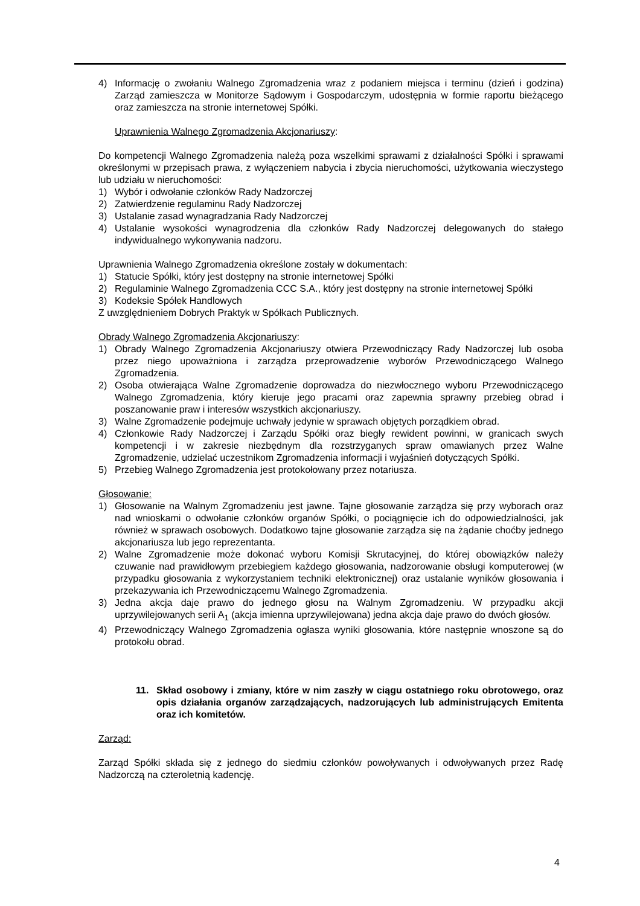4) Informację o zwołaniu Walnego Zgromadzenia wraz z podaniem miejsca i terminu (dzień i godzina) Zarząd zamieszcza w Monitorze Sądowym i Gospodarczym, udostępnia w formie raportu bieżącego oraz zamieszcza na stronie internetowej Spółki.
Uprawnienia Walnego Zgromadzenia Akcjonariuszy:
Do kompetencji Walnego Zgromadzenia należą poza wszelkimi sprawami z działalności Spółki i sprawami określonymi w przepisach prawa, z wyłączeniem nabycia i zbycia nieruchomości, użytkowania wieczystego lub udziału w nieruchomości:
1) Wybór i odwołanie członków Rady Nadzorczej
2) Zatwierdzenie regulaminu Rady Nadzorczej
3) Ustalanie zasad wynagradzania Rady Nadzorczej
4) Ustalanie wysokości wynagrodzenia dla członków Rady Nadzorczej delegowanych do stałego indywidualnego wykonywania nadzoru.
Uprawnienia Walnego Zgromadzenia określone zostały w dokumentach:
1) Statucie Spółki, który jest dostępny na stronie internetowej Spółki
2) Regulaminie Walnego Zgromadzenia CCC S.A., który jest dostępny na stronie internetowej Spółki
3) Kodeksie Spółek Handlowych
Z uwzględnieniem Dobrych Praktyk w Spółkach Publicznych.
Obrady Walnego Zgromadzenia Akcjonariuszy:
1) Obrady Walnego Zgromadzenia Akcjonariuszy otwiera Przewodniczący Rady Nadzorczej lub osoba przez niego upoważniona i zarządza przeprowadzenie wyborów Przewodniczącego Walnego Zgromadzenia.
2) Osoba otwierająca Walne Zgromadzenie doprowadza do niezwłocznego wyboru Przewodniczącego Walnego Zgromadzenia, który kieruje jego pracami oraz zapewnia sprawny przebieg obrad i poszanowanie praw i interesów wszystkich akcjonariuszy.
3) Walne Zgromadzenie podejmuje uchwały jedynie w sprawach objętych porządkiem obrad.
4) Członkowie Rady Nadzorczej i Zarządu Spółki oraz biegły rewident powinni, w granicach swych kompetencji i w zakresie niezbędnym dla rozstrzyganych spraw omawianych przez Walne Zgromadzenie, udzielać uczestnikom Zgromadzenia informacji i wyjaśnień dotyczących Spółki.
5) Przebieg Walnego Zgromadzenia jest protokołowany przez notariusza.
Głosowanie:
1) Głosowanie na Walnym Zgromadzeniu jest jawne. Tajne głosowanie zarządza się przy wyborach oraz nad wnioskami o odwołanie członków organów Spółki, o pociągnięcie ich do odpowiedzialności, jak również w sprawach osobowych. Dodatkowo tajne głosowanie zarządza się na żądanie choćby jednego akcjonariusza lub jego reprezentanta.
2) Walne Zgromadzenie może dokonać wyboru Komisji Skrutacyjnej, do której obowiązków należy czuwanie nad prawidłowym przebiegiem każdego głosowania, nadzorowanie obsługi komputerowej (w przypadku głosowania z wykorzystaniem techniki elektronicznej) oraz ustalanie wyników głosowania i przekazywania ich Przewodniczącemu Walnego Zgromadzenia.
3) Jedna akcja daje prawo do jednego głosu na Walnym Zgromadzeniu. W przypadku akcji uprzywilejowanych serii A<sub>1</sub> (akcja imienna uprzywilejowana) jedna akcja daje prawo do dwóch głosów.
4) Przewodniczący Walnego Zgromadzenia ogłasza wyniki głosowania, które następnie wnoszone są do protokołu obrad.
11. Skład osobowy i zmiany, które w nim zaszły w ciągu ostatniego roku obrotowego, oraz opis działania organów zarządzających, nadzorujących lub administrujących Emitenta oraz ich komitetów.
Zarząd:
Zarząd Spółki składa się z jednego do siedmiu członków powoływanych i odwoływanych przez Radę Nadzorczą na czteroletnią kadencję.
4